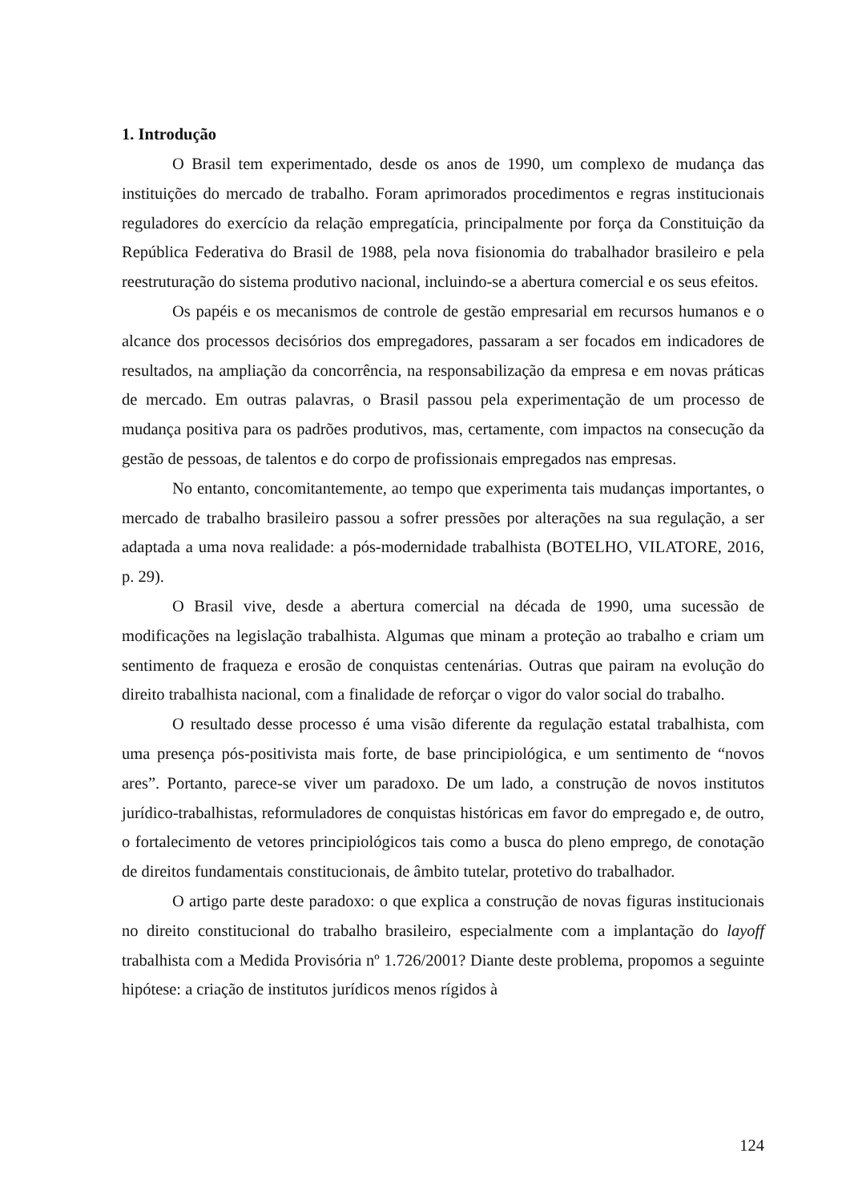1. Introdução
O Brasil tem experimentado, desde os anos de 1990, um complexo de mudança das instituições do mercado de trabalho. Foram aprimorados procedimentos e regras institucionais reguladores do exercício da relação empregatícia, principalmente por força da Constituição da República Federativa do Brasil de 1988, pela nova fisionomia do trabalhador brasileiro e pela reestruturação do sistema produtivo nacional, incluindo-se a abertura comercial e os seus efeitos.
Os papéis e os mecanismos de controle de gestão empresarial em recursos humanos e o alcance dos processos decisórios dos empregadores, passaram a ser focados em indicadores de resultados, na ampliação da concorrência, na responsabilização da empresa e em novas práticas de mercado. Em outras palavras, o Brasil passou pela experimentação de um processo de mudança positiva para os padrões produtivos, mas, certamente, com impactos na consecução da gestão de pessoas, de talentos e do corpo de profissionais empregados nas empresas.
No entanto, concomitantemente, ao tempo que experimenta tais mudanças importantes, o mercado de trabalho brasileiro passou a sofrer pressões por alterações na sua regulação, a ser adaptada a uma nova realidade: a pós-modernidade trabalhista (BOTELHO, VILATORE, 2016, p. 29).
O Brasil vive, desde a abertura comercial na década de 1990, uma sucessão de modificações na legislação trabalhista. Algumas que minam a proteção ao trabalho e criam um sentimento de fraqueza e erosão de conquistas centenárias. Outras que pairam na evolução do direito trabalhista nacional, com a finalidade de reforçar o vigor do valor social do trabalho.
O resultado desse processo é uma visão diferente da regulação estatal trabalhista, com uma presença pós-positivista mais forte, de base principiológica, e um sentimento de “novos ares”. Portanto, parece-se viver um paradoxo. De um lado, a construção de novos institutos jurídico-trabalhistas, reformuladores de conquistas históricas em favor do empregado e, de outro, o fortalecimento de vetores principiológicos tais como a busca do pleno emprego, de conotação de direitos fundamentais constitucionais, de âmbito tutelar, protetivo do trabalhador.
O artigo parte deste paradoxo: o que explica a construção de novas figuras institucionais no direito constitucional do trabalho brasileiro, especialmente com a implantação do layoff trabalhista com a Medida Provisória nº 1.726/2001? Diante deste problema, propomos a seguinte hipótese: a criação de institutos jurídicos menos rígidos à
124